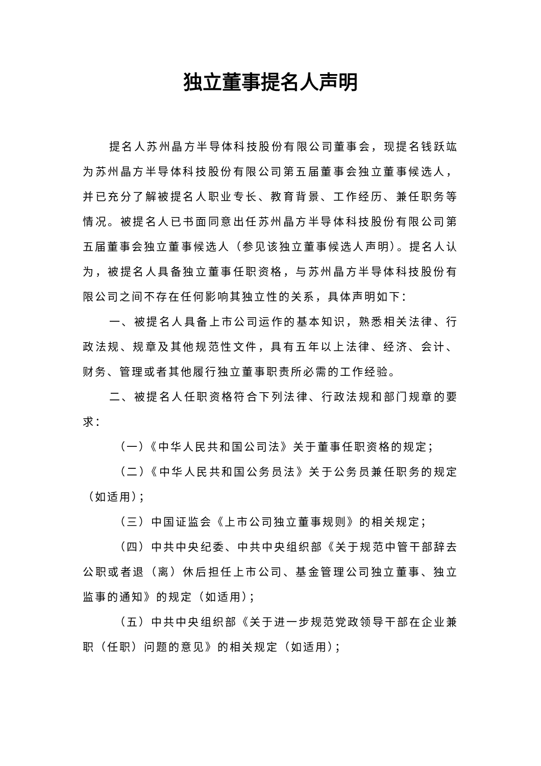独立董事提名人声明
提名人苏州晶方半导体科技股份有限公司董事会，现提名钱跃竑为苏州晶方半导体科技股份有限公司第五届董事会独立董事候选人，并已充分了解被提名人职业专长、教育背景、工作经历、兼任职务等情况。被提名人已书面同意出任苏州晶方半导体科技股份有限公司第五届董事会独立董事候选人（参见该独立董事候选人声明）。提名人认为，被提名人具备独立董事任职资格，与苏州晶方半导体科技股份有限公司之间不存在任何影响其独立性的关系，具体声明如下：
一、被提名人具备上市公司运作的基本知识，熟悉相关法律、行政法规、规章及其他规范性文件，具有五年以上法律、经济、会计、财务、管理或者其他履行独立董事职责所必需的工作经验。
二、被提名人任职资格符合下列法律、行政法规和部门规章的要求：
（一）《中华人民共和国公司法》关于董事任职资格的规定；
（二）《中华人民共和国公务员法》关于公务员兼任职务的规定（如适用）；
（三）中国证监会《上市公司独立董事规则》的相关规定；
（四）中共中央纪委、中共中央组织部《关于规范中管干部辞去公职或者退（离）休后担任上市公司、基金管理公司独立董事、独立监事的通知》的规定（如适用）；
（五）中共中央组织部《关于进一步规范党政领导干部在企业兼职（任职）问题的意见》的相关规定（如适用）；